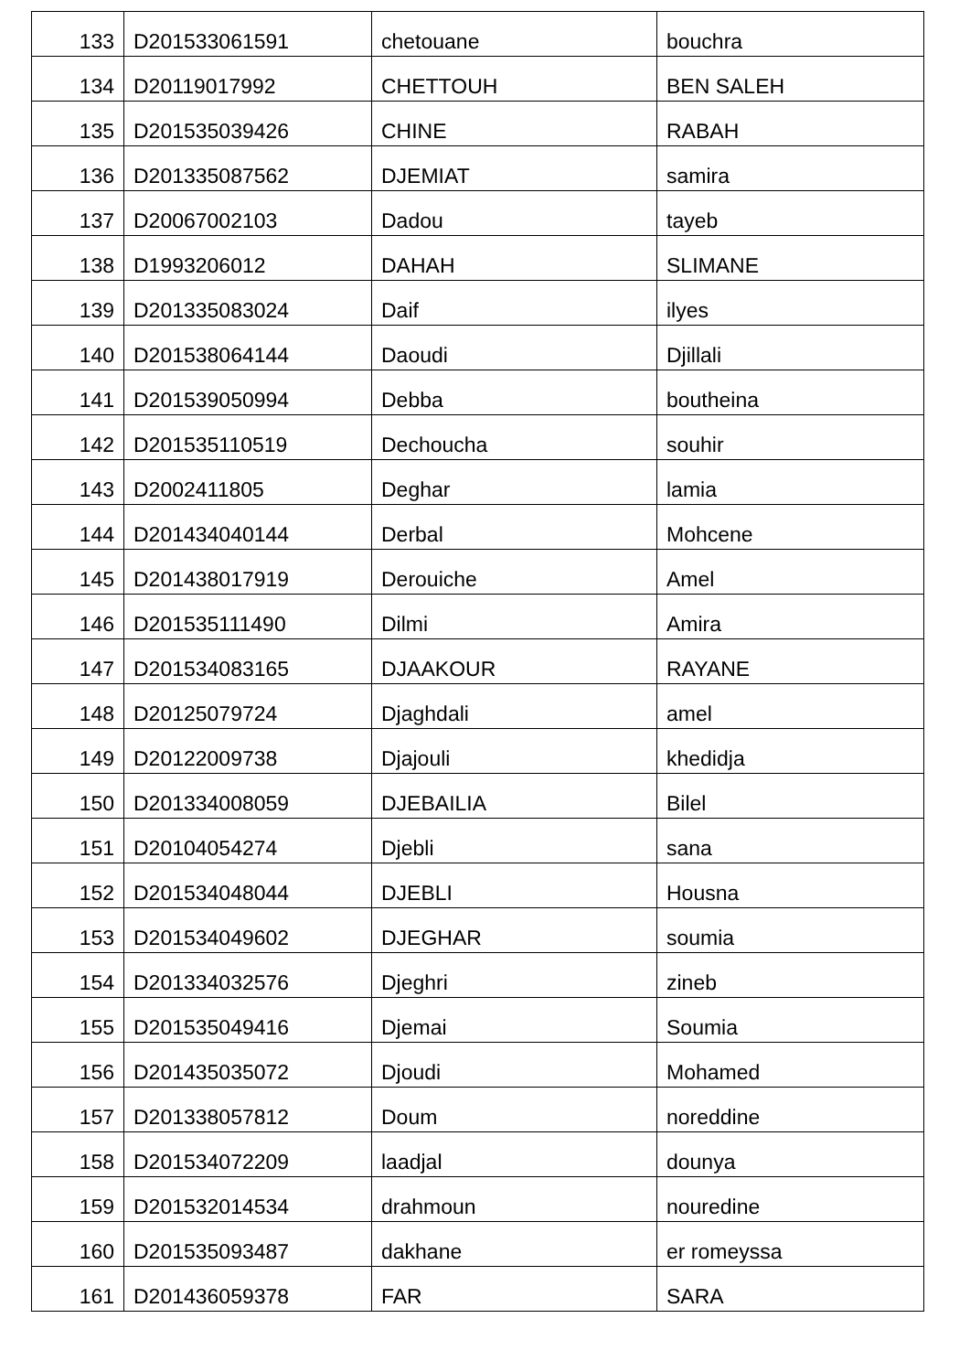| 133 | D201533061591 | chetouane | bouchra |
| 134 | D20119017992 | CHETTOUH | BEN SALEH |
| 135 | D201535039426 | CHINE | RABAH |
| 136 | D201335087562 | DJEMIAT | samira |
| 137 | D20067002103 | Dadou | tayeb |
| 138 | D1993206012 | DAHAH | SLIMANE |
| 139 | D201335083024 | Daif | ilyes |
| 140 | D201538064144 | Daoudi | Djillali |
| 141 | D201539050994 | Debba | boutheina |
| 142 | D201535110519 | Dechoucha | souhir |
| 143 | D2002411805 | Deghar | lamia |
| 144 | D201434040144 | Derbal | Mohcene |
| 145 | D201438017919 | Derouiche | Amel |
| 146 | D201535111490 | Dilmi | Amira |
| 147 | D201534083165 | DJAAKOUR | RAYANE |
| 148 | D20125079724 | Djaghdali | amel |
| 149 | D20122009738 | Djajouli | khedidja |
| 150 | D201334008059 | DJEBAILIA | Bilel |
| 151 | D20104054274 | Djebli | sana |
| 152 | D201534048044 | DJEBLI | Housna |
| 153 | D201534049602 | DJEGHAR | soumia |
| 154 | D201334032576 | Djeghri | zineb |
| 155 | D201535049416 | Djemai | Soumia |
| 156 | D201435035072 | Djoudi | Mohamed |
| 157 | D201338057812 | Doum | noreddine |
| 158 | D201534072209 | laadjal | dounya |
| 159 | D201532014534 | drahmoun | nouredine |
| 160 | D201535093487 | dakhane | er romeyssa |
| 161 | D201436059378 | FAR | SARA |